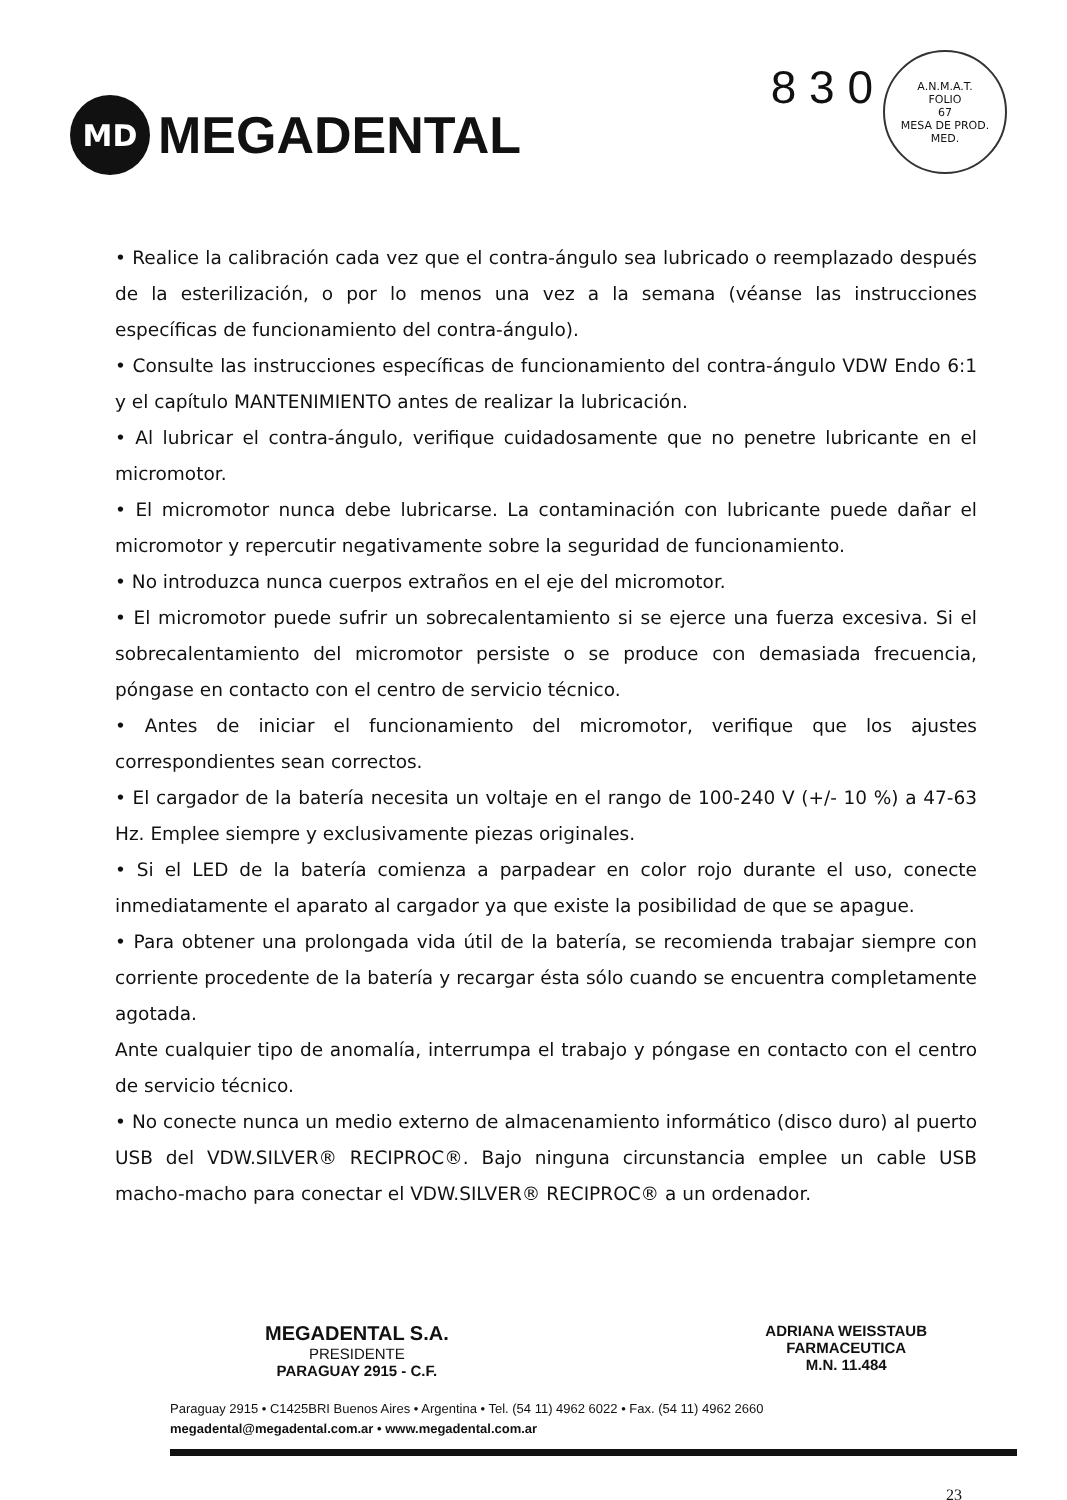MD
MEGADENTAL
8 3 0
A.N.M.A.T.
FOLIO
67
MESA DE PROD. MED.
• Realice la calibración cada vez que el contra-ángulo sea lubricado o reemplazado después de la esterilización, o por lo menos una vez a la semana (véanse las instrucciones específicas de funcionamiento del contra-ángulo).
• Consulte las instrucciones específicas de funcionamiento del contra-ángulo VDW Endo 6:1 y el capítulo MANTENIMIENTO antes de realizar la lubricación.
• Al lubricar el contra-ángulo, verifique cuidadosamente que no penetre lubricante en el micromotor.
• El micromotor nunca debe lubricarse. La contaminación con lubricante puede dañar el micromotor y repercutir negativamente sobre la seguridad de funcionamiento.
• No introduzca nunca cuerpos extraños en el eje del micromotor.
• El micromotor puede sufrir un sobrecalentamiento si se ejerce una fuerza excesiva. Si el sobrecalentamiento del micromotor persiste o se produce con demasiada frecuencia, póngase en contacto con el centro de servicio técnico.
• Antes de iniciar el funcionamiento del micromotor, verifique que los ajustes correspondientes sean correctos.
• El cargador de la batería necesita un voltaje en el rango de 100-240 V (+/- 10 %) a 47-63 Hz. Emplee siempre y exclusivamente piezas originales.
• Si el LED de la batería comienza a parpadear en color rojo durante el uso, conecte inmediatamente el aparato al cargador ya que existe la posibilidad de que se apague.
• Para obtener una prolongada vida útil de la batería, se recomienda trabajar siempre con corriente procedente de la batería y recargar ésta sólo cuando se encuentra completamente agotada.
Ante cualquier tipo de anomalía, interrumpa el trabajo y póngase en contacto con el centro de servicio técnico.
• No conecte nunca un medio externo de almacenamiento informático (disco duro) al puerto USB del VDW.SILVER® RECIPROC®. Bajo ninguna circunstancia emplee un cable USB macho-macho para conectar el VDW.SILVER® RECIPROC® a un ordenador.
MEGADENTAL S.A.
PRESIDENTE
PARAGUAY 2915 - C.F.
ADRIANA WEISSTAUB
FARMACEUTICA
M.N. 11.484
Paraguay 2915 • C1425BRI Buenos Aires • Argentina • Tel. (54 11) 4962 6022 • Fax. (54 11) 4962 2660
megadental@megadental.com.ar • www.megadental.com.ar
23